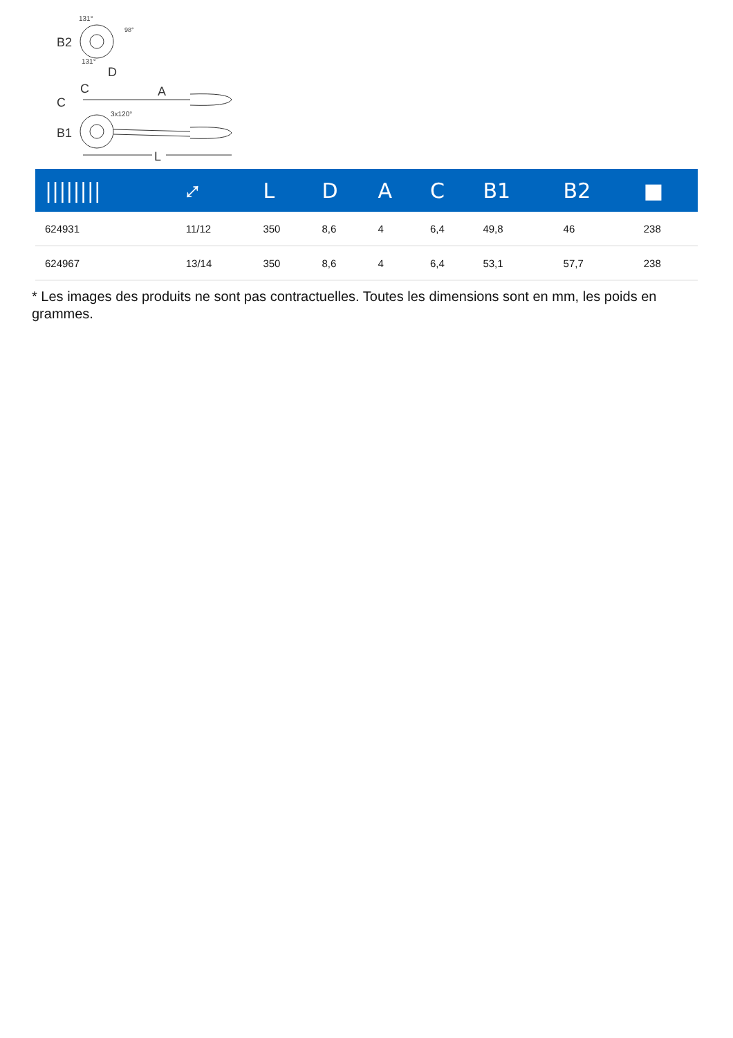B2
131°
131°
98°
C
C
D
A
B1
3x120°
L
| //////// | ⤢ | L | D | A | C | B1 | B2 | ■ |
| --- | --- | --- | --- | --- | --- | --- | --- | --- |
| 624931 | 11/12 | 350 | 8,6 | 4 | 6,4 | 49,8 | 46 | 238 |
| 624967 | 13/14 | 350 | 8,6 | 4 | 6,4 | 53,1 | 57,7 | 238 |
* Les images des produits ne sont pas contractuelles. Toutes les dimensions sont en mm, les poids en grammes.